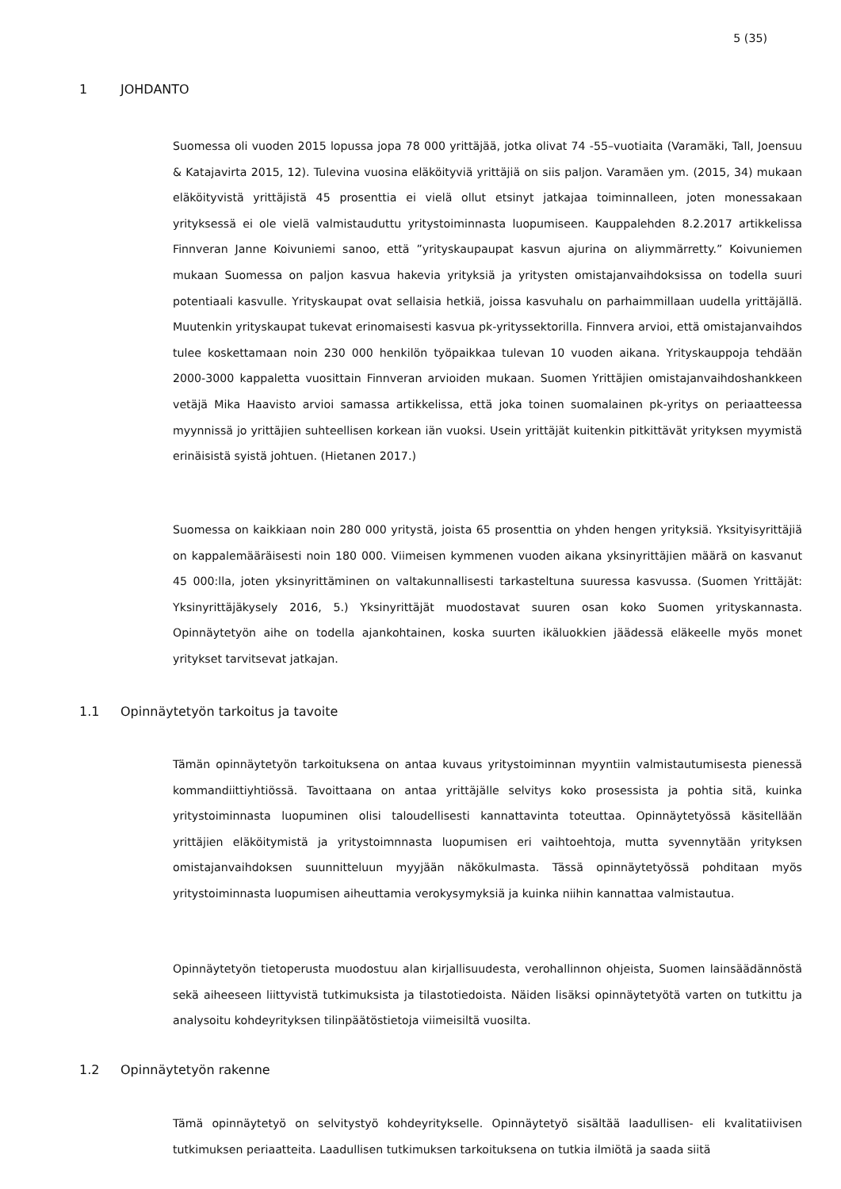5 (35)
1 JOHDANTO
Suomessa oli vuoden 2015 lopussa jopa 78 000 yrittäjää, jotka olivat 74 -55–vuotiaita (Varamäki, Tall, Joensuu & Katajavirta 2015, 12). Tulevina vuosina eläköityviä yrittäjiä on siis paljon. Varamäen ym. (2015, 34) mukaan eläköityvistä yrittäjistä 45 prosenttia ei vielä ollut etsinyt jatkajaa toiminnalleen, joten monessakaan yrityksessä ei ole vielä valmistauduttu yritystoiminnasta luopumiseen. Kauppalehden 8.2.2017 artikkelissa Finnveran Janne Koivuniemi sanoo, että ”yrityskaupaupat kasvun ajurina on aliymmärretty.” Koivuniemen mukaan Suomessa on paljon kasvua hakevia yrityksiä ja yritysten omistajanvaihdoksissa on todella suuri potentiaali kasvulle. Yrityskaupat ovat sellaisia hetkiä, joissa kasvuhalu on parhaimmillaan uudella yrittäjällä. Muutenkin yrityskaupat tukevat erinomaisesti kasvua pk-yrityssektorilla. Finnvera arvioi, että omistajanvaihdos tulee koskettamaan noin 230 000 henkilön työpaikkaa tulevan 10 vuoden aikana. Yrityskauppoja tehdään 2000-3000 kappaletta vuosittain Finnveran arvioiden mukaan. Suomen Yrittäjien omistajanvaihdoshankkeen vetäjä Mika Haavisto arvioi samassa artikkelissa, että joka toinen suomalainen pk-yritys on periaatteessa myynnissä jo yrittäjien suhteellisen korkean iän vuoksi. Usein yrittäjät kuitenkin pitkittävät yrityksen myymistä erinäisistä syistä johtuen. (Hietanen 2017.)
Suomessa on kaikkiaan noin 280 000 yritystä, joista 65 prosenttia on yhden hengen yrityksiä. Yksityisyrittäjiä on kappalemääräisesti noin 180 000. Viimeisen kymmenen vuoden aikana yksinyrittäjien määrä on kasvanut 45 000:lla, joten yksinyrittäminen on valtakunnallisesti tarkasteltuna suuressa kasvussa. (Suomen Yrittäjät: Yksinyrittäjäkysely 2016, 5.) Yksinyrittäjät muodostavat suuren osan koko Suomen yrityskannasta. Opinnäytetyön aihe on todella ajankohtainen, koska suurten ikäluokkien jäädessä eläkeelle myös monet yritykset tarvitsevat jatkajan.
1.1 Opinnäytetyön tarkoitus ja tavoite
Tämän opinnäytetyön tarkoituksena on antaa kuvaus yritystoiminnan myyntiin valmistautumisesta pienessä kommandiittiyhtiössä. Tavoittaana on antaa yrittäjälle selvitys koko prosessista ja pohtia sitä, kuinka yritystoiminnasta luopuminen olisi taloudellisesti kannattavinta toteuttaa. Opinnäytetyössä käsitellään yrittäjien eläköitymistä ja yritystoimnnasta luopumisen eri vaihtoehtoja, mutta syvennytään yrityksen omistajanvaihdoksen suunnitteluun myyjään näkökulmasta. Tässä opinnäytetyössä pohditaan myös yritystoiminnasta luopumisen aiheuttamia verokysymyksiä ja kuinka niihin kannattaa valmistautua.
Opinnäytetyön tietoperusta muodostuu alan kirjallisuudesta, verohallinnon ohjeista, Suomen lainsäädännöstä sekä aiheeseen liittyvistä tutkimuksista ja tilastotiedoista. Näiden lisäksi opinnäytetyötä varten on tutkittu ja analysoitu kohdeyrityksen tilinpäätöstietoja viimeisiltä vuosilta.
1.2 Opinnäytetyön rakenne
Tämä opinnäytetyö on selvitystyö kohdeyritykselle. Opinnäytetyö sisältää laadullisen- eli kvalitatiivisen tutkimuksen periaatteita. Laadullisen tutkimuksen tarkoituksena on tutkia ilmiötä ja saada siitä